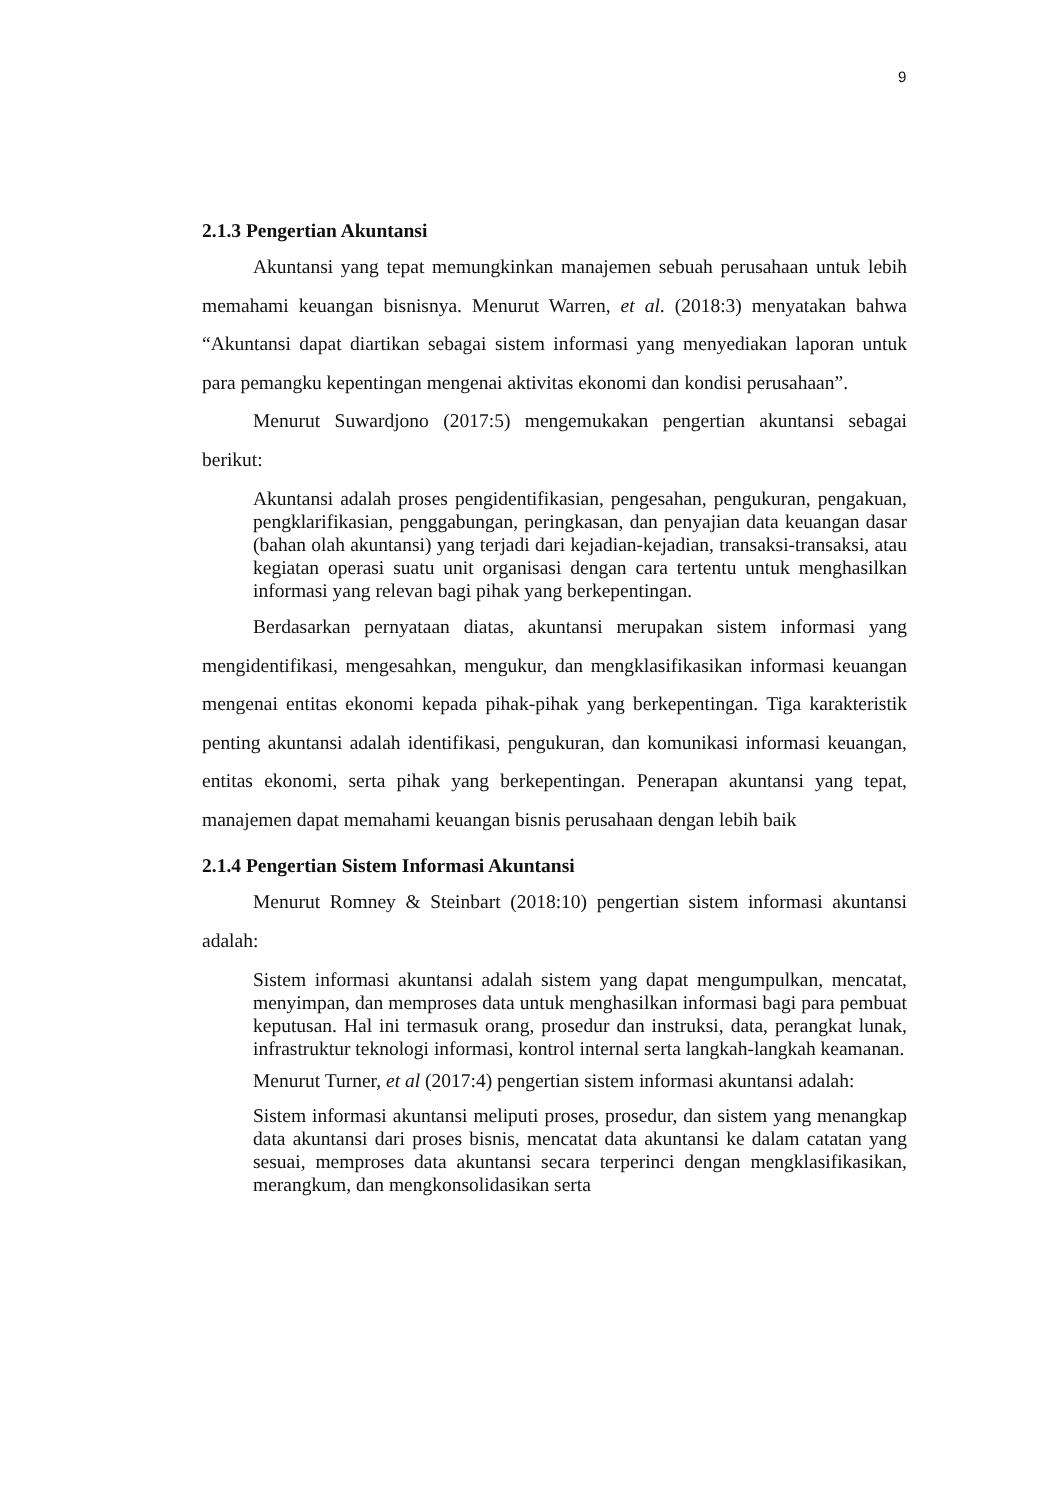9
2.1.3 Pengertian Akuntansi
Akuntansi yang tepat memungkinkan manajemen sebuah perusahaan untuk lebih memahami keuangan bisnisnya. Menurut Warren, et al. (2018:3) menyatakan bahwa “Akuntansi dapat diartikan sebagai sistem informasi yang menyediakan laporan untuk para pemangku kepentingan mengenai aktivitas ekonomi dan kondisi perusahaan”.
Menurut Suwardjono (2017:5) mengemukakan pengertian akuntansi sebagai berikut:
Akuntansi adalah proses pengidentifikasian, pengesahan, pengukuran, pengakuan, pengklarifikasian, penggabungan, peringkasan, dan penyajian data keuangan dasar (bahan olah akuntansi) yang terjadi dari kejadian-kejadian, transaksi-transaksi, atau kegiatan operasi suatu unit organisasi dengan cara tertentu untuk menghasilkan informasi yang relevan bagi pihak yang berkepentingan.
Berdasarkan pernyataan diatas, akuntansi merupakan sistem informasi yang mengidentifikasi, mengesahkan, mengukur, dan mengklasifikasikan informasi keuangan mengenai entitas ekonomi kepada pihak-pihak yang berkepentingan. Tiga karakteristik penting akuntansi adalah identifikasi, pengukuran, dan komunikasi informasi keuangan, entitas ekonomi, serta pihak yang berkepentingan. Penerapan akuntansi yang tepat, manajemen dapat memahami keuangan bisnis perusahaan dengan lebih baik
2.1.4 Pengertian Sistem Informasi Akuntansi
Menurut Romney & Steinbart (2018:10) pengertian sistem informasi akuntansi adalah:
Sistem informasi akuntansi adalah sistem yang dapat mengumpulkan, mencatat, menyimpan, dan memproses data untuk menghasilkan informasi bagi para pembuat keputusan. Hal ini termasuk orang, prosedur dan instruksi, data, perangkat lunak, infrastruktur teknologi informasi, kontrol internal serta langkah-langkah keamanan.
Menurut Turner, et al (2017:4) pengertian sistem informasi akuntansi adalah:
Sistem informasi akuntansi meliputi proses, prosedur, dan sistem yang menangkap data akuntansi dari proses bisnis, mencatat data akuntansi ke dalam catatan yang sesuai, memproses data akuntansi secara terperinci dengan mengklasifikasikan, merangkum, dan mengkonsolidasikan serta